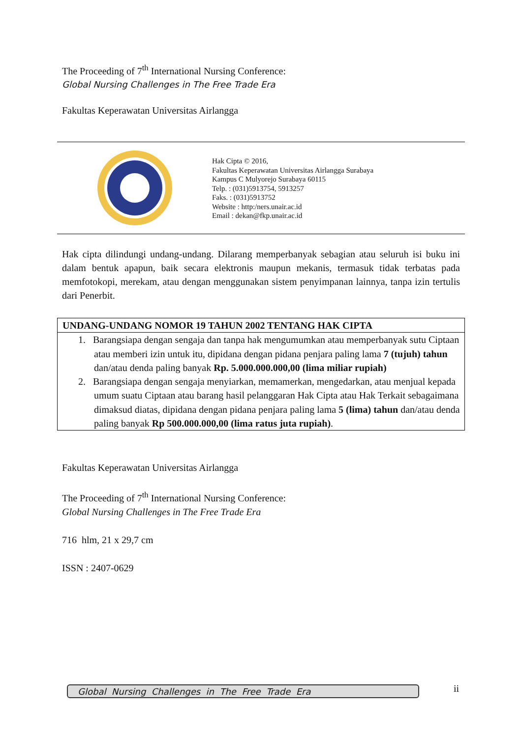The Proceeding of 7<sup>th</sup> International Nursing Conference:
Global Nursing Challenges in The Free Trade Era
Fakultas Keperawatan Universitas Airlangga
Hak Cipta © 2016,
Fakultas Keperawatan Universitas Airlangga Surabaya
Kampus C Mulyorejo Surabaya 60115
Telp. : (031)5913754, 5913257
Faks. : (031)5913752
Website : http:/ners.unair.ac.id
Email : dekan@fkp.unair.ac.id
Hak cipta dilindungi undang-undang. Dilarang memperbanyak sebagian atau seluruh isi buku ini dalam bentuk apapun, baik secara elektronis maupun mekanis, termasuk tidak terbatas pada memfotokopi, merekam, atau dengan menggunakan sistem penyimpanan lainnya, tanpa izin tertulis dari Penerbit.
UNDANG-UNDANG NOMOR 19 TAHUN 2002 TENTANG HAK CIPTA
1. Barangsiapa dengan sengaja dan tanpa hak mengumumkan atau memperbanyak sutu Ciptaan atau memberi izin untuk itu, dipidana dengan pidana penjara paling lama 7 (tujuh) tahun dan/atau denda paling banyak Rp. 5.000.000.000,00 (lima miliar rupiah)
2. Barangsiapa dengan sengaja menyiarkan, memamerkan, mengedarkan, atau menjual kepada umum suatu Ciptaan atau barang hasil pelanggaran Hak Cipta atau Hak Terkait sebagaimana dimaksud diatas, dipidana dengan pidana penjara paling lama 5 (lima) tahun dan/atau denda paling banyak Rp 500.000.000,00 (lima ratus juta rupiah).
Fakultas Keperawatan Universitas Airlangga
The Proceeding of 7<sup>th</sup> International Nursing Conference:
Global Nursing Challenges in The Free Trade Era
716 hlm, 21 x 29,7 cm
ISSN : 2407-0629
Global Nursing Challenges in The Free Trade Era ii